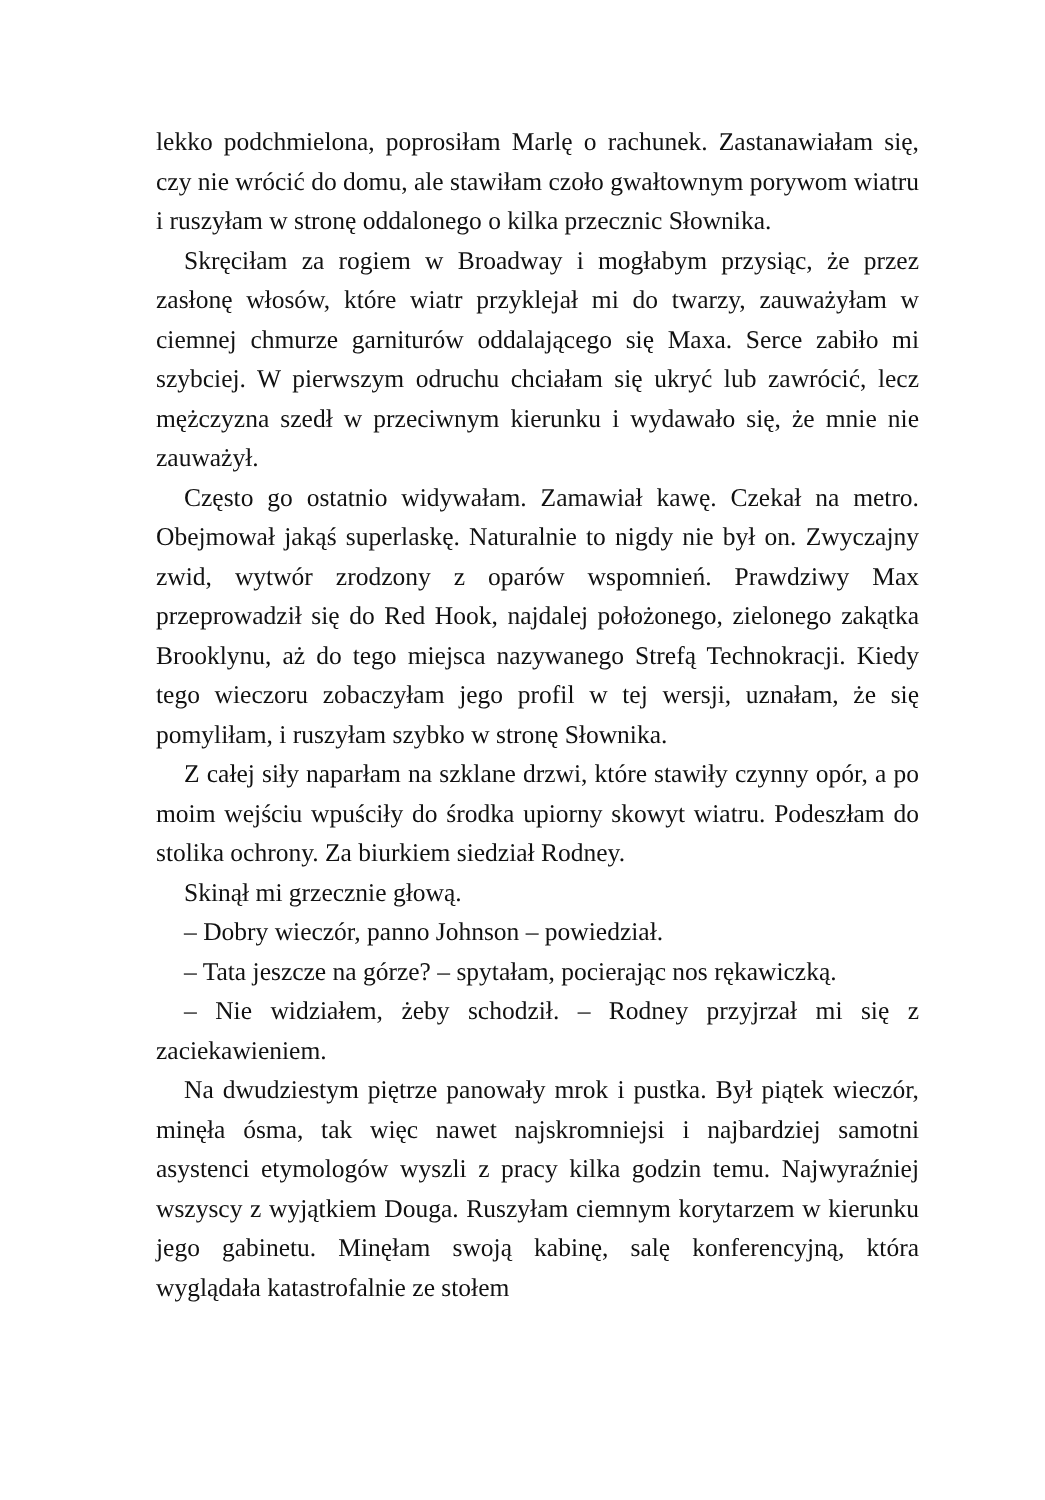lekko podchmielona, poprosiłam Marlę o rachunek. Zastanawiałam się, czy nie wrócić do domu, ale stawiłam czoło gwałtownym porywom wiatru i ruszyłam w stronę oddalonego o kilka przecznic Słownika.
Skręciłam za rogiem w Broadway i mogłabym przysiąc, że przez zasłonę włosów, które wiatr przyklejał mi do twarzy, zauważyłam w ciemnej chmurze garniturów oddalającego się Maxa. Serce zabiło mi szybciej. W pierwszym odruchu chciałam się ukryć lub zawrócić, lecz mężczyzna szedł w przeciwnym kierunku i wydawało się, że mnie nie zauważył.
Często go ostatnio widywałam. Zamawiał kawę. Czekał na metro. Obejmował jakąś superlaskę. Naturalnie to nigdy nie był on. Zwyczajny zwid, wytwór zrodzony z oparów wspomnień. Prawdziwy Max przeprowadził się do Red Hook, najdalej położonego, zielonego zakątka Brooklynu, aż do tego miejsca nazywanego Strefą Technokracji. Kiedy tego wieczoru zobaczyłam jego profil w tej wersji, uznałam, że się pomyliłam, i ruszyłam szybko w stronę Słownika.
Z całej siły naparłam na szklane drzwi, które stawiły czynny opór, a po moim wejściu wpuściły do środka upiorny skowyt wiatru. Podeszłam do stolika ochrony. Za biurkiem siedział Rodney.
Skinął mi grzecznie głową.
– Dobry wieczór, panno Johnson – powiedział.
– Tata jeszcze na górze? – spytałam, pocierając nos rękawiczką.
– Nie widziałem, żeby schodził. – Rodney przyjrzał mi się z zaciekawieniem.
Na dwudziestym piętrze panowały mrok i pustka. Był piątek wieczór, minęła ósma, tak więc nawet najskromniejsi i najbardziej samotni asystenci etymologów wyszli z pracy kilka godzin temu. Najwyraźniej wszyscy z wyjątkiem Douga. Ruszyłam ciemnym korytarzem w kierunku jego gabinetu. Minęłam swoją kabinę, salę konferencyjną, która wyglądała katastrofalnie ze stołem